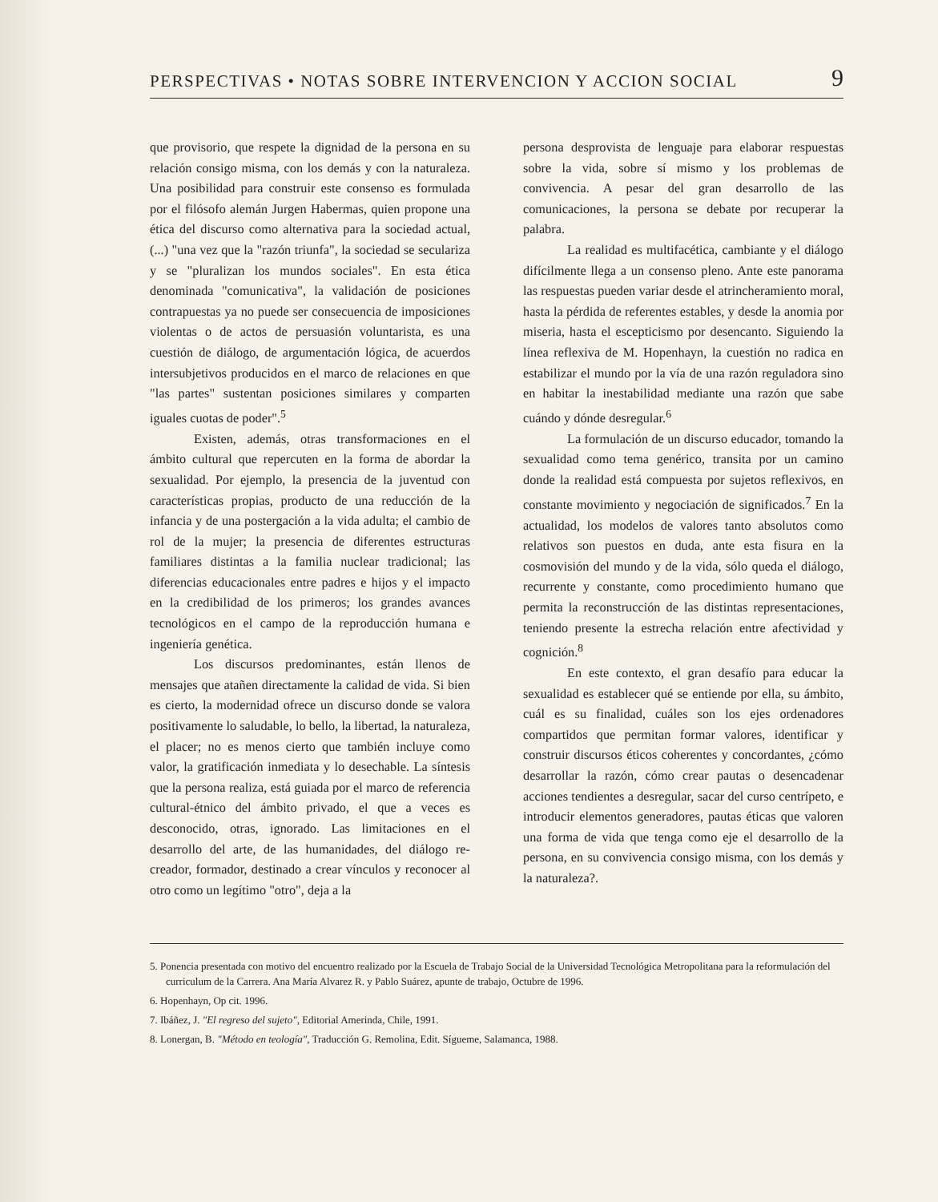PERSPECTIVAS • NOTAS SOBRE INTERVENCION Y ACCION SOCIAL 9
que provisorio, que respete la dignidad de la persona en su relación consigo misma, con los demás y con la naturaleza. Una posibilidad para construir este consenso es formulada por el filósofo alemán Jurgen Habermas, quien propone una ética del discurso como alternativa para la sociedad actual, (...) "una vez que la "razón triunfa", la sociedad se seculariza y se "pluralizan los mundos sociales". En esta ética denominada "comunicativa", la validación de posiciones contrapuestas ya no puede ser consecuencia de imposiciones violentas o de actos de persuasión voluntarista, es una cuestión de diálogo, de argumentación lógica, de acuerdos intersubjetivos producidos en el marco de relaciones en que "las partes" sustentan posiciones similares y comparten iguales cuotas de poder".<sup>5</sup>
Existen, además, otras transformaciones en el ámbito cultural que repercuten en la forma de abordar la sexualidad. Por ejemplo, la presencia de la juventud con características propias, producto de una reducción de la infancia y de una postergación a la vida adulta; el cambio de rol de la mujer; la presencia de diferentes estructuras familiares distintas a la familia nuclear tradicional; las diferencias educacionales entre padres e hijos y el impacto en la credibilidad de los primeros; los grandes avances tecnológicos en el campo de la reproducción humana e ingeniería genética.
Los discursos predominantes, están llenos de mensajes que atañen directamente la calidad de vida. Si bien es cierto, la modernidad ofrece un discurso donde se valora positivamente lo saludable, lo bello, la libertad, la naturaleza, el placer; no es menos cierto que también incluye como valor, la gratificación inmediata y lo desechable. La síntesis que la persona realiza, está guiada por el marco de referencia cultural-étnico del ámbito privado, el que a veces es desconocido, otras, ignorado. Las limitaciones en el desarrollo del arte, de las humanidades, del diálogo re-creador, formador, destinado a crear vínculos y reconocer al otro como un legítimo "otro", deja a la
persona desprovista de lenguaje para elaborar respuestas sobre la vida, sobre sí mismo y los problemas de convivencia. A pesar del gran desarrollo de las comunicaciones, la persona se debate por recuperar la palabra.
La realidad es multifacética, cambiante y el diálogo difícilmente llega a un consenso pleno. Ante este panorama las respuestas pueden variar desde el atrincheramiento moral, hasta la pérdida de referentes estables, y desde la anomia por miseria, hasta el escepticismo por desencanto. Siguiendo la línea reflexiva de M. Hopenhayn, la cuestión no radica en estabilizar el mundo por la vía de una razón reguladora sino en habitar la inestabilidad mediante una razón que sabe cuándo y dónde desregular.<sup>6</sup>
La formulación de un discurso educador, tomando la sexualidad como tema genérico, transita por un camino donde la realidad está compuesta por sujetos reflexivos, en constante movimiento y negociación de significados.<sup>7</sup> En la actualidad, los modelos de valores tanto absolutos como relativos son puestos en duda, ante esta fisura en la cosmovisión del mundo y de la vida, sólo queda el diálogo, recurrente y constante, como procedimiento humano que permita la reconstrucción de las distintas representaciones, teniendo presente la estrecha relación entre afectividad y cognición.<sup>8</sup>
En este contexto, el gran desafío para educar la sexualidad es establecer qué se entiende por ella, su ámbito, cuál es su finalidad, cuáles son los ejes ordenadores compartidos que permitan formar valores, identificar y construir discursos éticos coherentes y concordantes, ¿cómo desarrollar la razón, cómo crear pautas o desencadenar acciones tendientes a desregular, sacar del curso centrípeto, e introducir elementos generadores, pautas éticas que valoren una forma de vida que tenga como eje el desarrollo de la persona, en su convivencia consigo misma, con los demás y la naturaleza?.
5. Ponencia presentada con motivo del encuentro realizado por la Escuela de Trabajo Social de la Universidad Tecnológica Metropolitana para la reformulación del curriculum de la Carrera. Ana María Alvarez R. y Pablo Suárez, apunte de trabajo, Octubre de 1996.
6. Hopenhayn, Op cit. 1996.
7. Ibáñez, J. "El regreso del sujeto", Editorial Amerinda, Chile, 1991.
8. Lonergan, B. "Método en teología", Traducción G. Remolina, Edit. Sígueme, Salamanca, 1988.